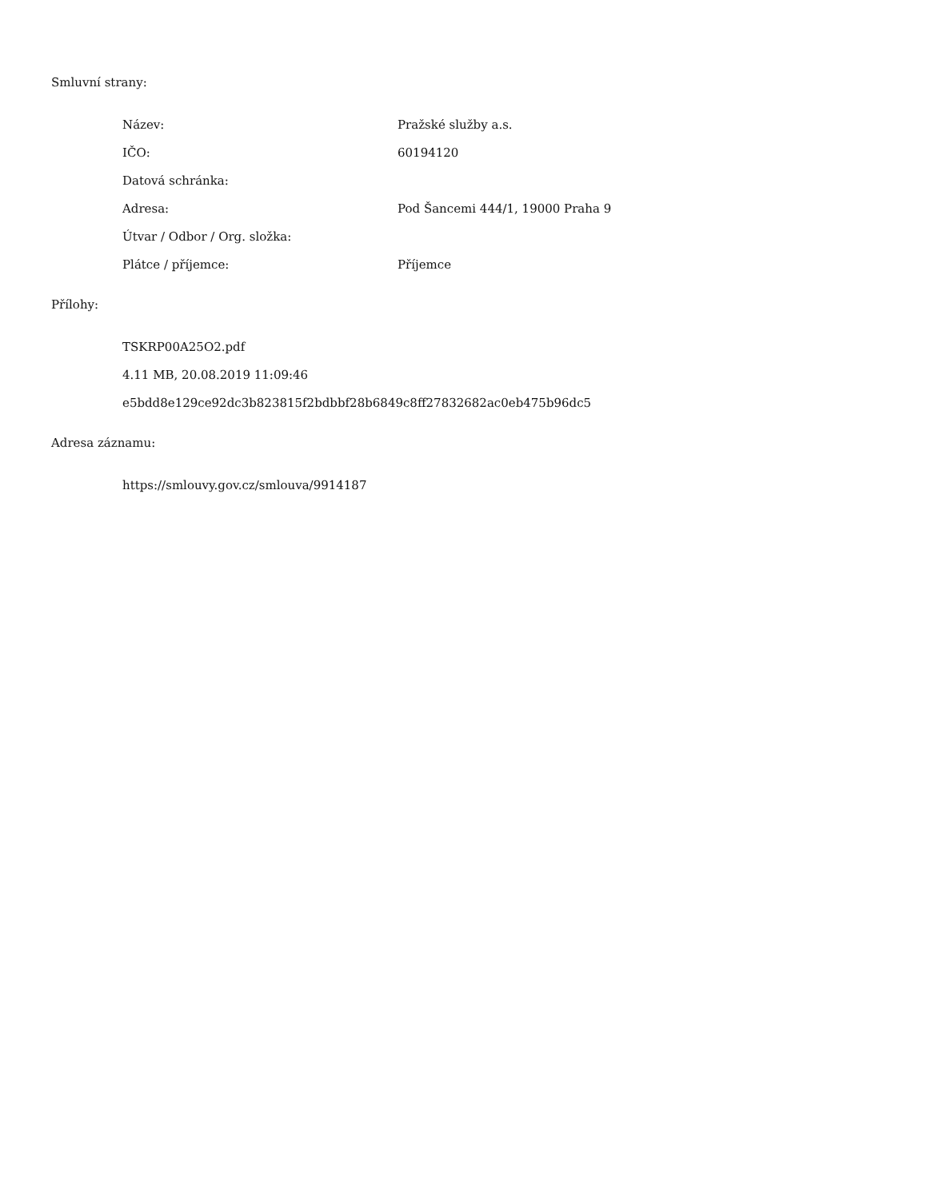Smluvní strany:
| Název: | Pražské služby a.s. |
| IČO: | 60194120 |
| Datová schránka: | |
| Adresa: | Pod Šancemi 444/1, 19000 Praha 9 |
| Útvar / Odbor / Org. složka: | |
| Plátce / příjemce: | Příjemce |
Přílohy:
| TSKRP00A25O2.pdf |
| 4.11 MB, 20.08.2019 11:09:46 |
| e5bdd8e129ce92dc3b823815f2bdbbf28b6849c8ff27832682ac0eb475b96dc5 |
Adresa záznamu:
| https://smlouvy.gov.cz/smlouva/9914187 |